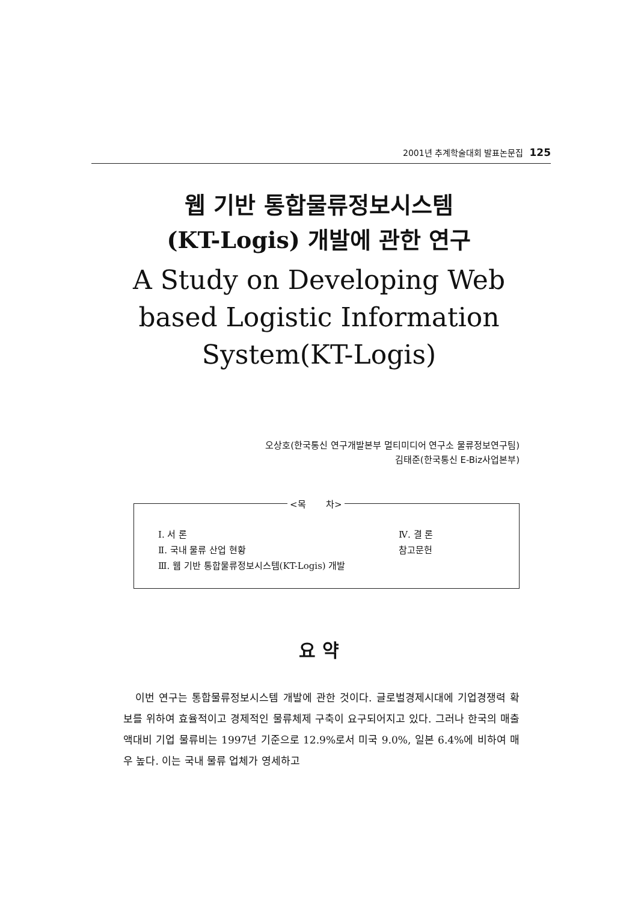2001년 추계학술대회 발표논문집 125
웹 기반 통합물류정보시스템
(KT-Logis) 개발에 관한 연구
A Study on Developing Web
based Logistic Information
System(KT-Logis)
오상호(한국통신 연구개발본부 멀티미디어 연구소 물류정보연구팀)
김태준(한국통신 E-Biz사업본부)
<목 차>
Ⅰ. 서 론 Ⅳ. 결 론
Ⅱ. 국내 물류 산업 현황 참고문헌
Ⅲ. 웹 기반 통합물류정보시스템(KT-Logis) 개발
요 약
이번 연구는 통합물류정보시스템 개발에 관한 것이다. 글로벌경제시대에 기업경쟁력 확보를 위하여 효율적이고 경제적인 물류체제 구축이 요구되어지고 있다. 그러나 한국의 매출액대비 기업 물류비는 1997년 기준으로 12.9%로서 미국 9.0%, 일본 6.4%에 비하여 매우 높다. 이는 국내 물류 업체가 영세하고